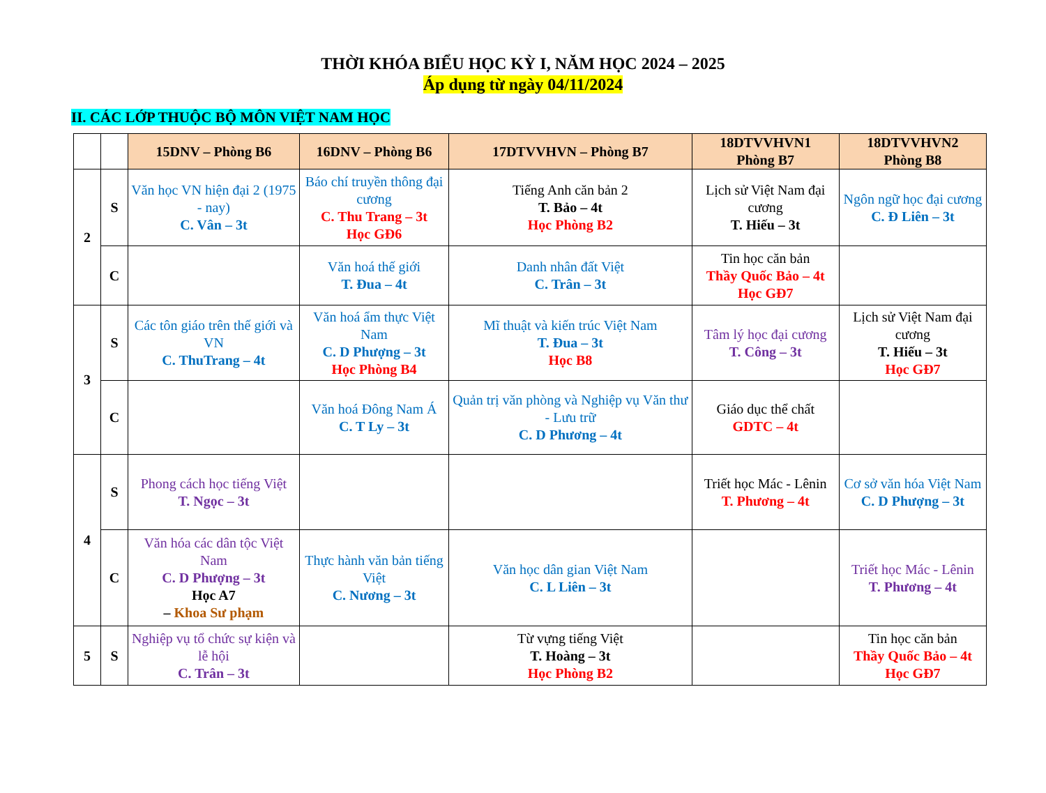THỜI KHÓA BIỂU HỌC KỲ I, NĂM HỌC 2024 – 2025
Áp dụng từ ngày 04/11/2024
II. CÁC LỚP THUỘC BỘ MÔN VIỆT NAM HỌC
| | | 15DNV – Phòng B6 | 16DNV – Phòng B6 | 17DTVVHVN – Phòng B7 | 18DTVVHVN1 Phòng B7 | 18DTVVHVN2 Phòng B8 |
| --- | --- | --- | --- | --- | --- | --- |
| 2 | S | Văn học VN hiện đại 2 (1975 - nay) C. Vân – 3t | Báo chí truyền thông đại cương C. Thu Trang – 3t Học GĐ6 | Tiếng Anh căn bản 2 T. Bảo – 4t Học Phòng B2 | Lịch sử Việt Nam đại cương T. Hiếu – 3t | Ngôn ngữ học đại cương C. Đ Liên – 3t |
| | C | | Văn hoá thế giới T. Đua – 4t | Danh nhân đất Việt C. Trân – 3t | Tin học căn bản Thầy Quốc Bảo – 4t Học GĐ7 | |
| 3 | S | Các tôn giáo trên thế giới và VN C. ThuTrang – 4t | Văn hoá ẩm thực Việt Nam C. D Phượng – 3t Học Phòng B4 | Mĩ thuật và kiến trúc Việt Nam T. Đua – 3t Học B8 | Tâm lý học đại cương T. Công – 3t | Lịch sử Việt Nam đại cương T. Hiếu – 3t Học GĐ7 |
| | C | | Văn hoá Đông Nam Á C. T Ly – 3t | Quản trị văn phòng và Nghiệp vụ Văn thư - Lưu trữ C. D Phương – 4t | Giáo dục thể chất GDTC – 4t | |
| 4 | S | Phong cách học tiếng Việt T. Ngọc – 3t | | | Triết học Mác - Lênin T. Phương – 4t | Cơ sở văn hóa Việt Nam C. D Phượng – 3t |
| | C | Văn hóa các dân tộc Việt Nam C. D Phượng – 3t Học A7 – Khoa Sư phạm | Thực hành văn bản tiếng Việt C. Nương – 3t | Văn học dân gian Việt Nam C. L Liên – 3t | | Triết học Mác - Lênin T. Phương – 4t |
| 5 | S | Nghiệp vụ tổ chức sự kiện và lễ hội C. Trân – 3t | | Từ vựng tiếng Việt T. Hoàng – 3t Học Phòng B2 | | Tin học căn bản Thầy Quốc Bảo – 4t Học GĐ7 |